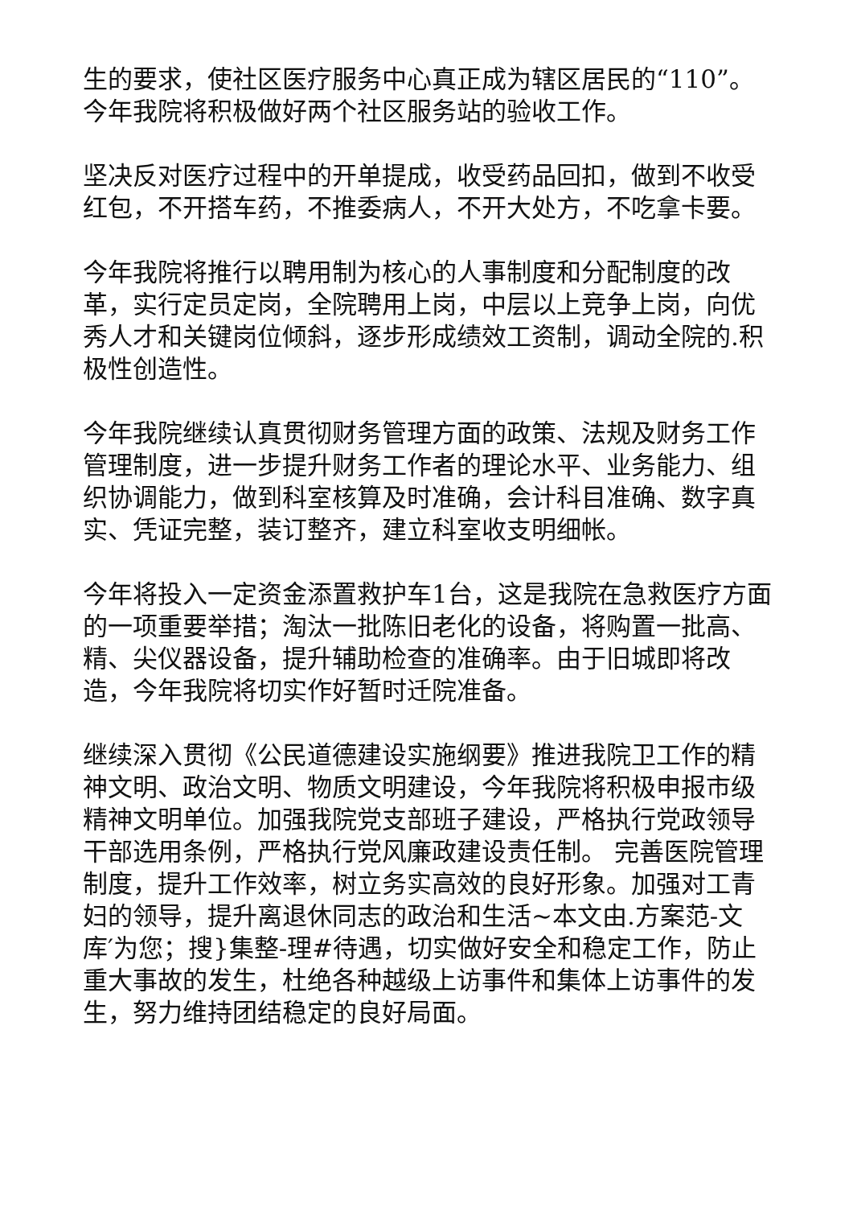生的要求，使社区医疗服务中心真正成为辖区居民的“110”。今年我院将积极做好两个社区服务站的验收工作。
坚决反对医疗过程中的开单提成，收受药品回扣，做到不收受红包，不开搭车药，不推委病人，不开大处方，不吃拿卡要。
今年我院将推行以聘用制为核心的人事制度和分配制度的改革，实行定员定岗，全院聘用上岗，中层以上竞争上岗，向优秀人才和关键岗位倾斜，逐步形成绩效工资制，调动全院的.积极性创造性。
今年我院继续认真贯彻财务管理方面的政策、法规及财务工作管理制度，进一步提升财务工作者的理论水平、业务能力、组织协调能力，做到科室核算及时准确，会计科目准确、数字真实、凭证完整，装订整齐，建立科室收支明细帐。
今年将投入一定资金添置救护车1台，这是我院在急救医疗方面的一项重要举措；淘汰一批陈旧老化的设备，将购置一批高、精、尖仪器设备，提升辅助检查的准确率。由于旧城即将改造，今年我院将切实作好暂时迁院准备。
继续深入贯彻《公民道德建设实施纲要》推进我院卫工作的精神文明、政治文明、物质文明建设，今年我院将积极申报市级精神文明单位。加强我院党支部班子建设，严格执行党政领导干部选用条例，严格执行党风廉政建设责任制。 完善医院管理制度，提升工作效率，树立务实高效的良好形象。加强对工青妇的领导，提升离退休同志的政治和生活~本文由.方案范-文库′为您；搜}集整-理#待遇，切实做好安全和稳定工作，防止重大事故的发生，杜绝各种越级上访事件和集体上访事件的发生，努力维持团结稳定的良好局面。